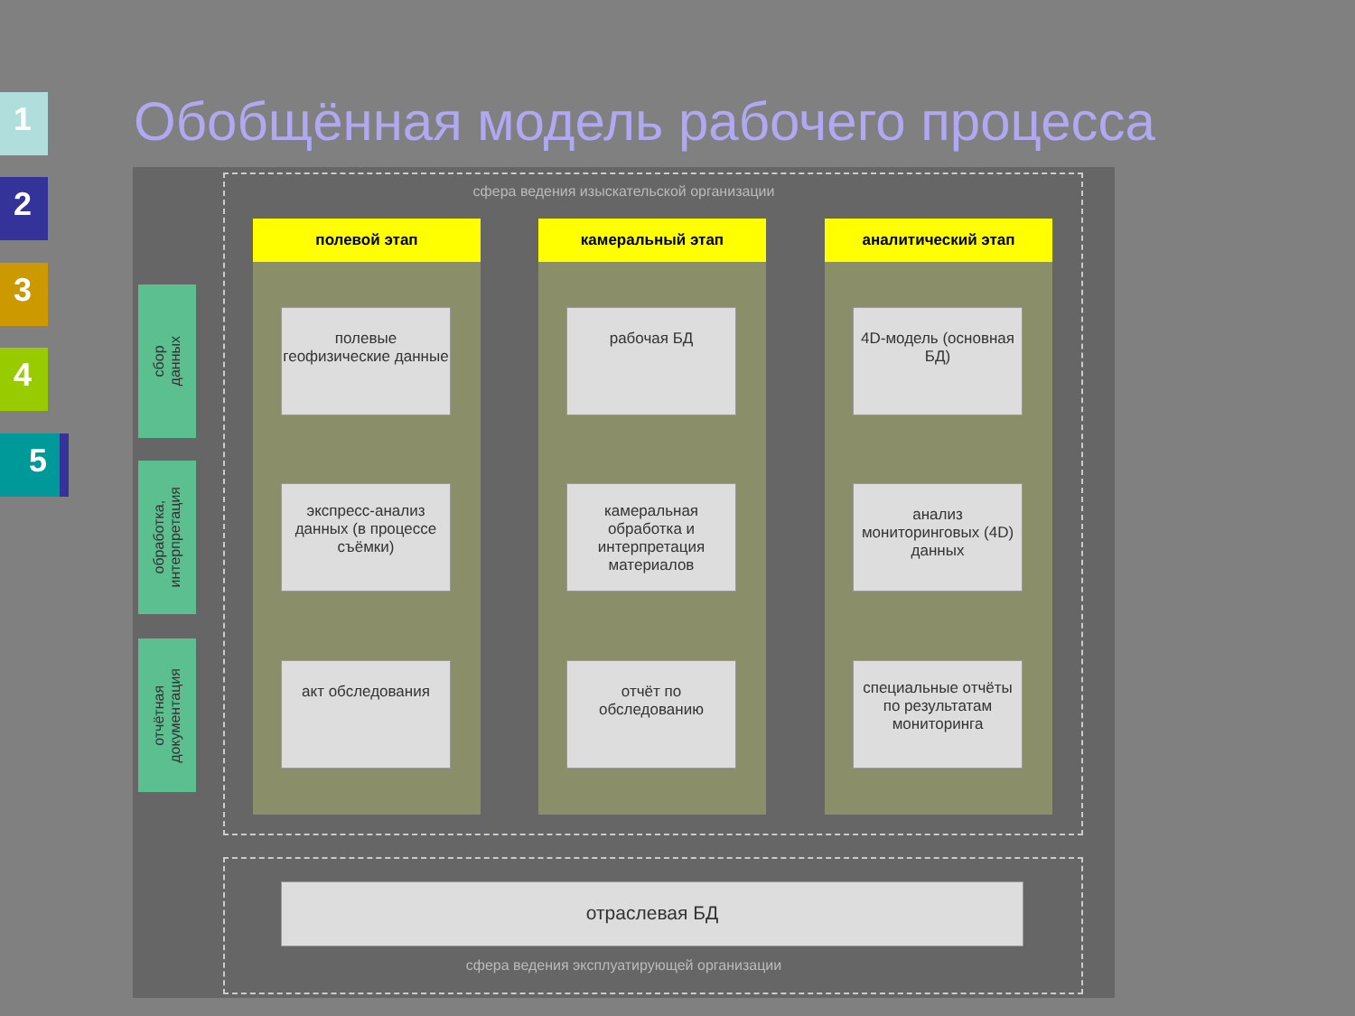1
2
3
4
5
Обобщённая модель рабочего процесса
сфера ведения изыскательской организации
полевой этап камеральный этап аналитический этап
сбор
данных
обработка,
интерпретация
отчётная
документация
полевые геофизические данные
рабочая БД
4D-модель (основная БД)
экспресс-анализ данных (в процессе съёмки)
камеральная обработка и интерпретация материалов
анализ мониторинговых (4D) данных
акт обследования
отчёт по обследованию
специальные отчёты по результатам мониторинга
отраслевая БД
сфера ведения эксплуатирующей организации